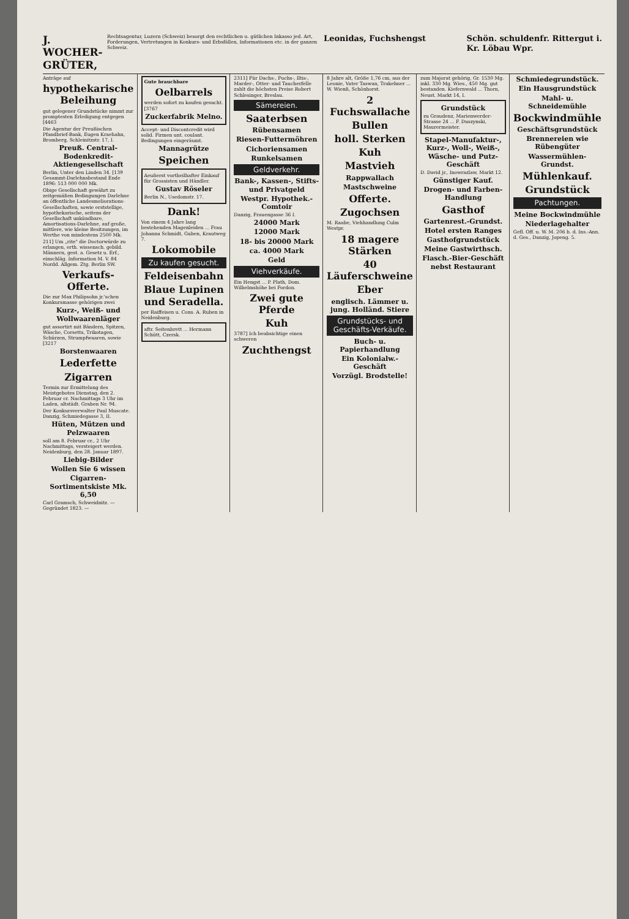J. WOCHER-GRÜTER, Rechtsagentur, Luzern (Schweiz) besorgt den rechtlichen u. gütlichen Inkasso jed. Art, Forderungen, Vertretungen in Konkurs- und Erbsfällen, Informationen etc. in der ganzen Schweiz.
Leonidas, Fuchshengst Schön. schuldenfr. Rittergut i. Kr. Löbau Wpr.
Anträge auf
hypothekarische Beleihung
gut gelegener Grundstücke nimmt zur promptesten Erledigung entgegen [4463
Die Agentur der Preußischen Pfandbrief-Bank, Eugen Kraehahn, Bromberg, Schleinitzstr. 17, I.
Preuß. Central-Bodenkredit-Aktiengesellschaft
Berlin, Unter den Linden 34. [139 Gesammt-Darlehnsbestand Ende 1896: 513 000 000 Mk.
Obige Gesellschaft gewährt zu zeitgemäßen Bedingungen Darlehne an öffentliche Landesmeliorations-Gesellschaften, sowie erststellige, hypothekarische, seitens der Gesellschaft unkündbare, Amortisations-Darlehne, auf große, mittlere, wie kleine Besitzungen, im Werthe von mindestens 2500 Mk.
211] Um „rite" die Doctorwürde zu erlangen, erth. wissensch. gebild. Männern, gest. a. Gesetz u. Erf., einschläg. Information M. V. 84 Nordd. Allgem. Ztg. Berlin SW.
Verkaufs-Offerte.
Die zur Max Philipsohn jr.'schen Konkursmasse gehörigen zwei
Kurz-, Weiß- und Wollwaarenläger
gut assortirt mit Bändern, Spitzen, Wäsche, Corsetts, Trikotagen, Schürzen, Strumpfwaaren, sowie [3217
Borstenwaaren
Lederfette
Zigarren
Termin zur Ermittelung des Meistgebotes Dienstag, den 2. Februar cr. Nachmittags 3 Uhr im Laden, altstädt. Graben Nr. 94.
Der Konkursverwalter Paul Muscate. Danzig, Schmiedegasse 3, II.
Hüten, Mützen und Pelzwaaren
soll am 8. Februar cr., 2 Uhr Nachmittags, versteigert werden. Neidenburg, den 28. Januar 1897.
Liebig-Bilder
Wollen Sie 6 wissen
Cigarren-Sortimentskiste Mk. 6,50
Carl Gramsch, Schweidnitz. — Gegründet 1823. —
Gute brauchbare
Oelbarrels
werden sofort zu kaufen gesucht. [3767
Zuckerfabrik Melno.
Accept- und Discontcredit wird solid. Firmen unt. coulant. Bedingungen eingeräumt.
Mannagrütze
Speichen
Aeußerst vortheilhafter Einkauf für Grossisten und Händler.
Gustav Röseler
Berlin N., Usedomstr. 17.
Dank!
Von einem 4 Jahre lang bestehenden Magenleiden ... Frau Johanna Schmidt, Guben, Krautweg 7.
Lokomobile
Zu kaufen gesucht.
Feldeisenbahn
Blaue Lupinen und Seradella.
per Raiffeisen u. Cons. A. Ruben in Neidenburg.
aftr. Seitenbrett ... Hermann Schütt, Czersk.
2311] Für Dachs-, Fuchs-, Iltis-, Marder-, Otter- und Taucherfelle zahlt die höchsten Preise Robert Schlesinger, Breslau.
Sämereien.
Saaterbsen
Rübensamen
Riesen-Futtermöhren
Cichoriensamen
Runkelsamen
Geldverkehr.
Bank-, Kassen-, Stifts- und Privatgeld
Westpr. Hypothek.-Comtoir
Danzig, Frauengasse 36 I.
24000 Mark
12000 Mark
18- bis 20000 Mark
ca. 4000 Mark
Geld
Viehverkäufe.
Ein Hengst ... P. Plath, Dom. Wilhelmshöhe bei Fordon.
Zwei gute Pferde
Kuh
3787] Ich beabsichtige einen schweren
Zuchthengst
8 Jahre alt, Größe 1,76 cm, aus der Leonie, Vater Taswan, Trakehner ... W. Wienß, Schönhorst.
2 Fuchswallache
Bullen
holl. Sterken
Kuh
Mastvieh
Rappwallach
Mastschweine
Offerte.
Zugochsen
M. Raabe, Viehhandlung Culm Westpr.
18 magere Stärken
40 Läuferschweine
Eber
englisch. Lämmer u. jung. Holländ. Stiere
Grundstücks- und Geschäfts-Verkäufe.
Buch- u. Papierhandlung
Ein Kolonialw.-Geschäft
Vorzügl. Brodstelle!
zum Majorat gehörig, Gr. 1530 Mg. inkl. 330 Mg. Wies., 450 Mg. gut bestanden. Kiefernwald ... Thorn, Neust. Markt 14, I.
Grundstück
zu Graudenz, Marienwerder-Strasse 24 ... F. Duszynski, Maurermeister.
Stapel-Manufaktur-, Kurz-, Woll-, Weiß-, Wäsche- und Putz-Geschäft
D. David jr., Inowrazlaw, Markt 12.
Günstiger Kauf.
Drogen- und Farben-Handlung
Gasthof
Gartenrest.-Grundst.
Hotel ersten Ranges
Gasthofgrundstück
Meine Gastwirthsch.
Flasch.-Bier-Geschäft nebst Restaurant
Schmiedegrundstück.
Ein Hausgrundstück
Mahl- u. Schneidemühle
Bockwindmühle
Geschäftsgrundstück
Brennereien wie Rübengüter
Wassermühlen-Grundst.
Mühlenkauf.
Grundstück
Pachtungen.
Meine Bockwindmühle
Niederlagehalter
Gefl. Off. u. W. M. 206 b. d. Ins.-Ann. d. Ges., Danzig, Jopeng. 5.